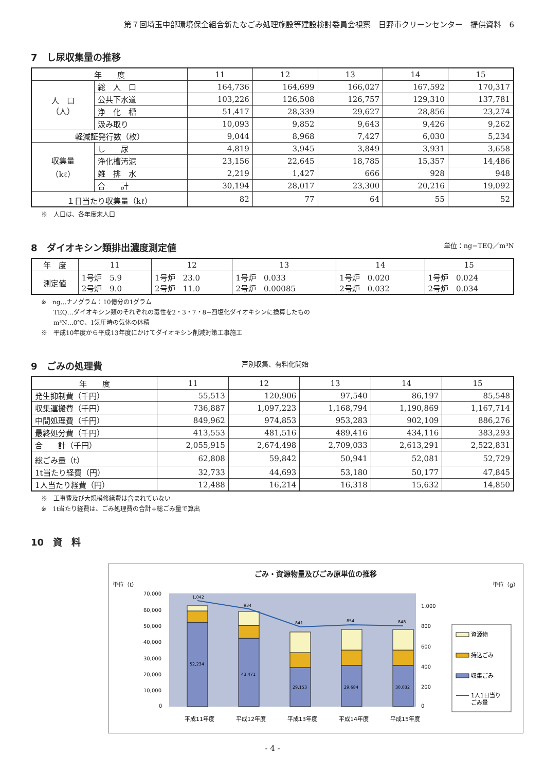第７回埼玉中部環境保全組合新たなごみ処理施設等建設検討委員会視察　日野市クリーンセンター　提供資料　6
7　し尿収集量の推移
| 年 度 | | 11 | 12 | 13 | 14 | 15 |
| --- | --- | --- | --- | --- | --- | --- |
| 人 口 （人） | 総 人 口 | 164,736 | 164,699 | 166,027 | 167,592 | 170,317 |
| | 公共下水道 | 103,226 | 126,508 | 126,757 | 129,310 | 137,781 |
| | 浄 化 槽 | 51,417 | 28,339 | 29,627 | 28,856 | 23,274 |
| | 汲み取り | 10,093 | 9,852 | 9,643 | 9,426 | 9,262 |
| 軽減証発行数（枚） | | 9,044 | 8,968 | 7,427 | 6,030 | 5,234 |
| 収集量 （kℓ） | し 尿 | 4,819 | 3,945 | 3,849 | 3,931 | 3,658 |
| | 浄化槽汚泥 | 23,156 | 22,645 | 18,785 | 15,357 | 14,486 |
| | 雑 排 水 | 2,219 | 1,427 | 666 | 928 | 948 |
| | 合 計 | 30,194 | 28,017 | 23,300 | 20,216 | 19,092 |
| １日当たり収集量（kℓ） | | 82 | 77 | 64 | 55 | 52 |
※　人口は、各年度末人口
8　ダイオキシン類排出濃度測定値 単位：ng−TEQ／m³N
| 年 度 | 11 | 12 | 13 | 14 | 15 |
| --- | --- | --- | --- | --- | --- |
| 測定値 | 1号炉 5.9 2号炉 9.0 | 1号炉 23.0 2号炉 11.0 | 1号炉 0.033 2号炉 0.00085 | 1号炉 0.020 2号炉 0.032 | 1号炉 0.024 2号炉 0.034 |
※　ng…ナノグラム：10億分の1グラム
　　TEQ…ダイオキシン類のそれぞれの毒性を2・3・7・8−四塩化ダイオキシンに換算したもの
　　m³N…0℃、1気圧時の気体の体積
※　平成10年度から平成13年度にかけてダイオキシン削減対策工事施工
9　ごみの処理費 戸別収集、有料化開始
| 年 度 | 11 | 12 | 13 | 14 | 15 |
| --- | --- | --- | --- | --- | --- |
| 発生抑制費（千円） | 55,513 | 120,906 | 97,540 | 86,197 | 85,548 |
| 収集運搬費（千円） | 736,887 | 1,097,223 | 1,168,794 | 1,190,869 | 1,167,714 |
| 中間処理費（千円） | 849,962 | 974,853 | 953,283 | 902,109 | 886,276 |
| 最終処分費（千円） | 413,553 | 481,516 | 489,416 | 434,116 | 383,293 |
| 合 計（千円） | 2,055,915 | 2,674,498 | 2,709,033 | 2,613,291 | 2,522,831 |
| 総ごみ量（t） | 62,808 | 59,842 | 50,941 | 52,081 | 52,729 |
| 1t当たり経費（円） | 32,733 | 44,693 | 53,180 | 50,177 | 47,845 |
| 1人当たり経費（円） | 12,488 | 16,214 | 16,318 | 15,632 | 14,850 |
※　工事費及び大規模修繕費は含まれていない
※　1t当たり経費は、ごみ処理費の合計÷総ごみ量で算出
10　資　料
ごみ・資源物量及びごみ原単位の推移
単位（t） 単位（g）
70,000
60,000
50,000
40,000
30,000
20,000
10,000
0
1,000
800
600
400
200
0
1,042
934
841
854
848
52,234
43,471
29,153
29,684
30,032
平成11年度
平成12年度
平成13年度
平成14年度
平成15年度
資源物
持込ごみ
収集ごみ
1人1日当り
ごみ量
- 4 -